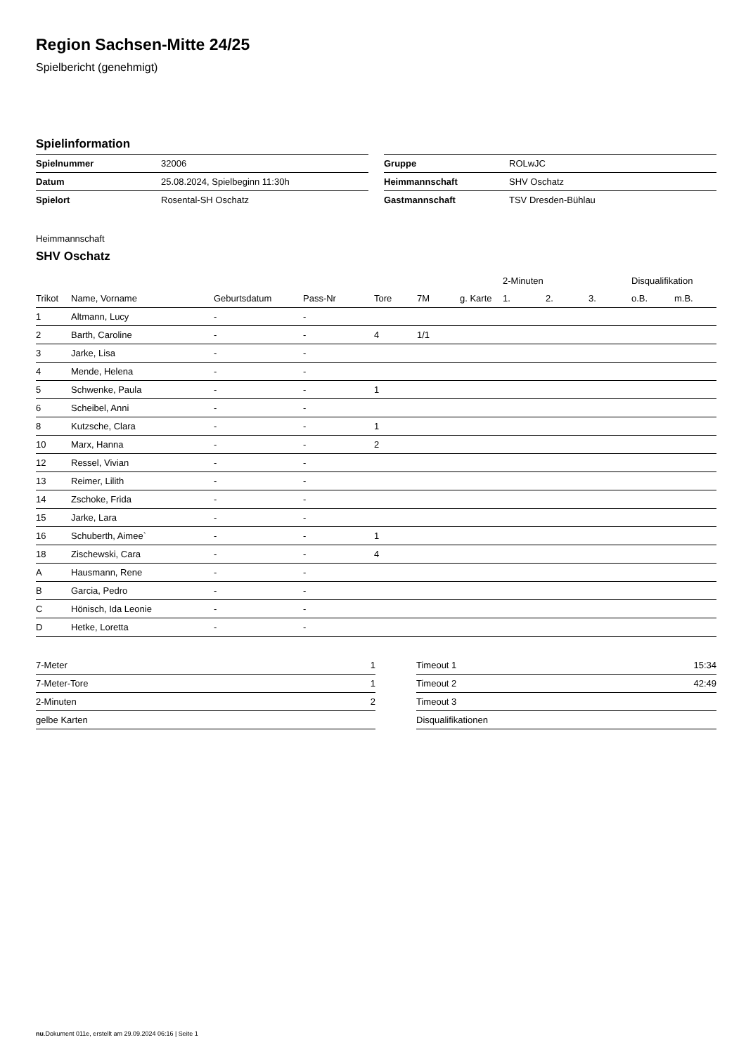Region Sachsen-Mitte 24/25
Spielbericht (genehmigt)
Spielinformation
| Spielnummer | 32006 |
| Datum | 25.08.2024, Spielbeginn 11:30h |
| Spielort | Rosental-SH Oschatz |
| Gruppe | ROLwJC |
| Heimmannschaft | SHV Oschatz |
| Gastmannschaft | TSV Dresden-Bühlau |
Heimmannschaft
SHV Oschatz
| | | | | | | | 2-Minuten | | | Disqualifikation | |
| --- | --- | --- | --- | --- | --- | --- | --- | --- | --- | --- | --- |
| Trikot | Name, Vorname | Geburtsdatum | Pass-Nr | Tore | 7M | g. Karte | 1. | 2. | 3. | o.B. | m.B. |
| 1 | Altmann, Lucy | - | - | | | | | | | | |
| 2 | Barth, Caroline | - | - | 4 | 1/1 | | | | | | |
| 3 | Jarke, Lisa | - | - | | | | | | | | |
| 4 | Mende, Helena | - | - | | | | | | | | |
| 5 | Schwenke, Paula | - | - | 1 | | | | | | | |
| 6 | Scheibel, Anni | - | - | | | | | | | | |
| 8 | Kutzsche, Clara | - | - | 1 | | | | | | | |
| 10 | Marx, Hanna | - | - | 2 | | | | | | | |
| 12 | Ressel, Vivian | - | - | | | | | | | | |
| 13 | Reimer, Lilith | - | - | | | | | | | | |
| 14 | Zschoke, Frida | - | - | | | | | | | | |
| 15 | Jarke, Lara | - | - | | | | | | | | |
| 16 | Schuberth, Aimee` | - | - | 1 | | | | | | | |
| 18 | Zischewski, Cara | - | - | 4 | | | | | | | |
| A | Hausmann, Rene | - | - | | | | | | | | |
| B | Garcia, Pedro | - | - | | | | | | | | |
| C | Hönisch, Ida Leonie | - | - | | | | | | | | |
| D | Hetke, Loretta | - | - | | | | | | | | |
| 7-Meter | 1 |
| 7-Meter-Tore | 1 |
| 2-Minuten | 2 |
| gelbe Karten | |
| Timeout 1 | 15:34 |
| Timeout 2 | 42:49 |
| Timeout 3 | |
| Disqualifikationen | |
nu.Dokument 011e, erstellt am 29.09.2024 06:16 | Seite 1